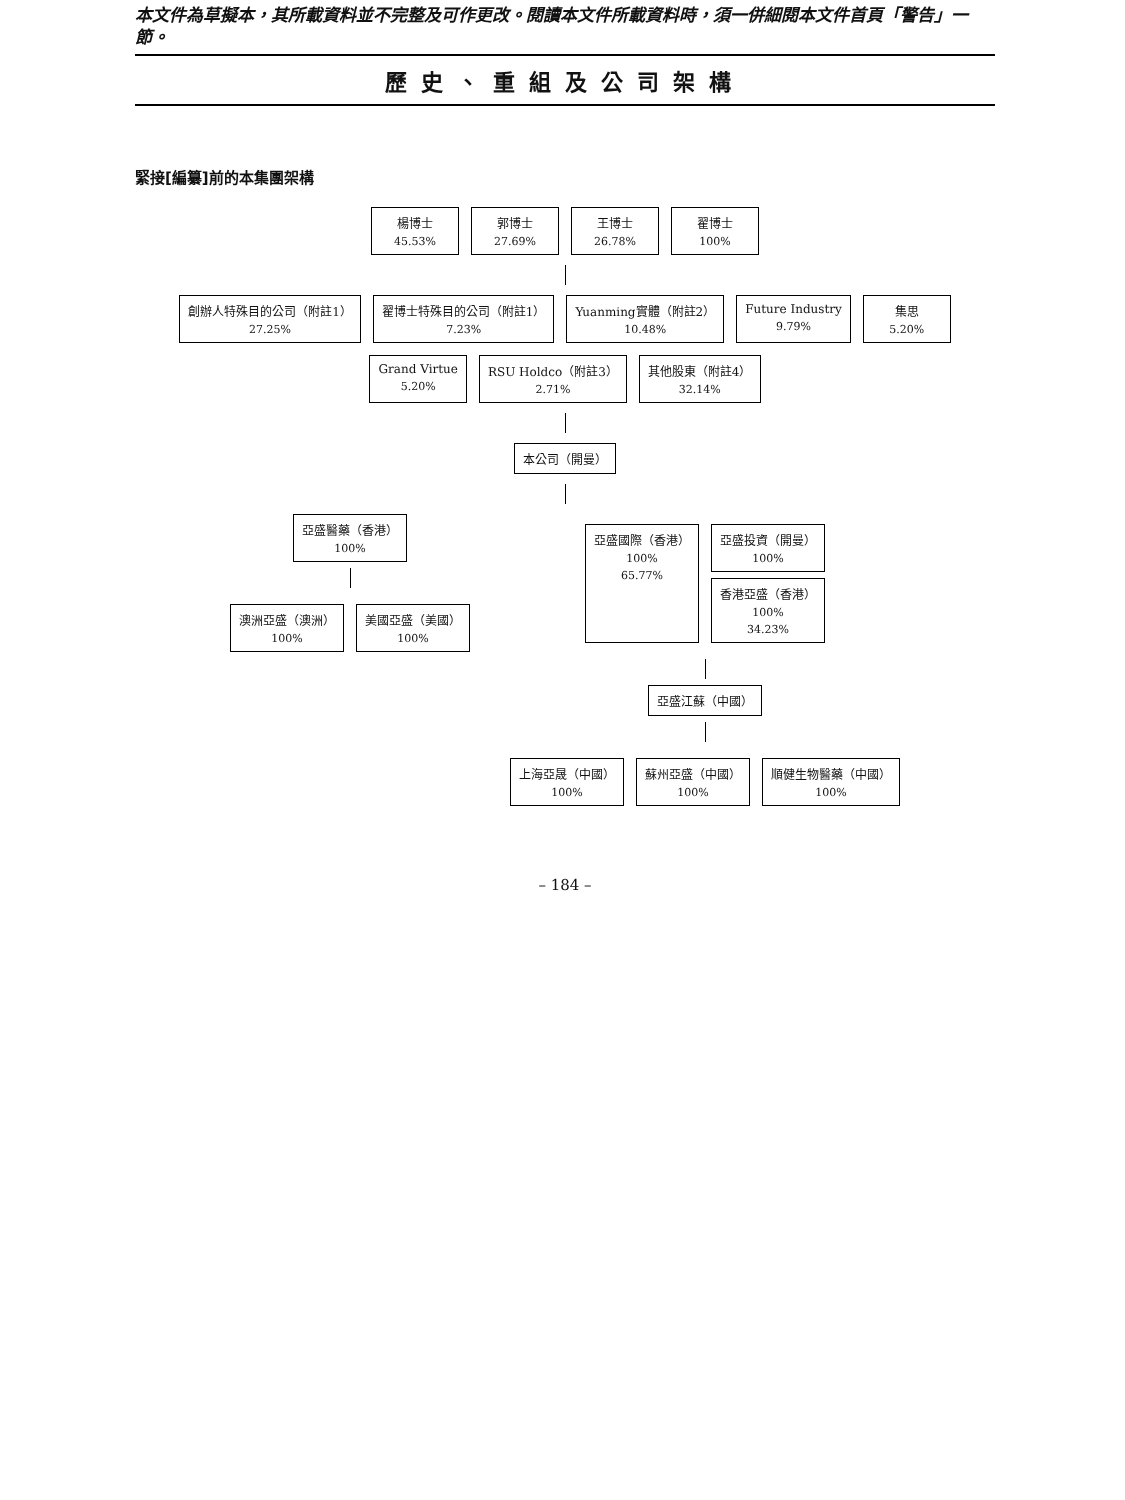本文件為草擬本，其所載資料並不完整及可作更改。閱讀本文件所載資料時，須一併細閱本文件首頁「警告」一節。
歷史、重組及公司架構
緊接[編纂]前的本集團架構
楊博士
45.53%
郭博士
27.69%
王博士
26.78%
翟博士
100%
創辦人特殊目的公司（附註1）
27.25%
翟博士特殊目的公司（附註1）
7.23%
Yuanming實體（附註2）
10.48%
Future Industry
9.79%
集思
5.20%
Grand Virtue
5.20%
RSU Holdco（附註3）
2.71%
其他股東（附註4）
32.14%
本公司（開曼）
亞盛醫藥（香港）
100%
澳洲亞盛（澳洲）
100%
美國亞盛（美國）
100%
亞盛國際（香港）
100%
65.77%
亞盛投資（開曼）
100%
香港亞盛（香港）
100%
34.23%
亞盛江蘇（中國）
上海亞晟（中國）
100%
蘇州亞盛（中國）
100%
順健生物醫藥（中國）
100%
– 184 –